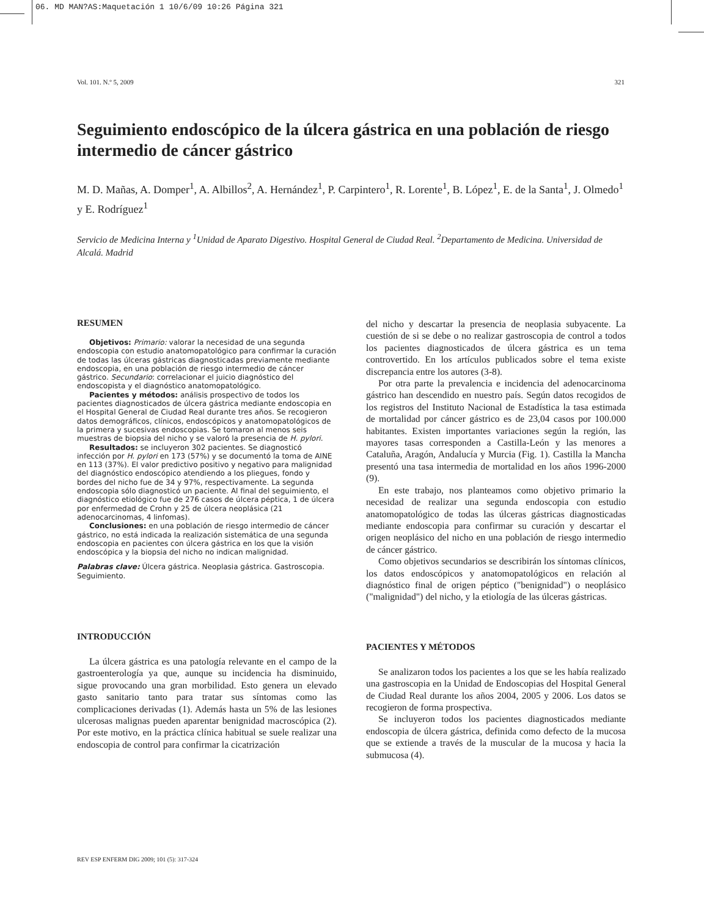06. MD MAN?AS:Maquetación 1 10/6/09 10:26 Página 321
Vol. 101. N.º 5, 2009 321
Seguimiento endoscópico de la úlcera gástrica en una población de riesgo intermedio de cáncer gástrico
M. D. Mañas, A. Domper<sup>1</sup>, A. Albillos<sup>2</sup>, A. Hernández<sup>1</sup>, P. Carpintero<sup>1</sup>, R. Lorente<sup>1</sup>, B. López<sup>1</sup>, E. de la Santa<sup>1</sup>, J. Olmedo<sup>1</sup> y E. Rodríguez<sup>1</sup>
Servicio de Medicina Interna y <sup>1</sup>Unidad de Aparato Digestivo. Hospital General de Ciudad Real. <sup>2</sup>Departamento de Medicina. Universidad de Alcalá. Madrid
RESUMEN
Objetivos: Primario: valorar la necesidad de una segunda endoscopia con estudio anatomopatológico para confirmar la curación de todas las úlceras gástricas diagnosticadas previamente mediante endoscopia, en una población de riesgo intermedio de cáncer gástrico. Secundario: correlacionar el juicio diagnóstico del endoscopista y el diagnóstico anatomopatológico.
Pacientes y métodos: análisis prospectivo de todos los pacientes diagnosticados de úlcera gástrica mediante endoscopia en el Hospital General de Ciudad Real durante tres años. Se recogieron datos demográficos, clínicos, endoscópicos y anatomopatológicos de la primera y sucesivas endoscopias. Se tomaron al menos seis muestras de biopsia del nicho y se valoró la presencia de H. pylori.
Resultados: se incluyeron 302 pacientes. Se diagnosticó infección por H. pylori en 173 (57%) y se documentó la toma de AINE en 113 (37%). El valor predictivo positivo y negativo para malignidad del diagnóstico endoscópico atendiendo a los pliegues, fondo y bordes del nicho fue de 34 y 97%, respectivamente. La segunda endoscopia sólo diagnosticó un paciente. Al final del seguimiento, el diagnóstico etiológico fue de 276 casos de úlcera péptica, 1 de úlcera por enfermedad de Crohn y 25 de úlcera neoplásica (21 adenocarcinomas, 4 linfomas).
Conclusiones: en una población de riesgo intermedio de cáncer gástrico, no está indicada la realización sistemática de una segunda endoscopia en pacientes con úlcera gástrica en los que la visión endoscópica y la biopsia del nicho no indican malignidad.
Palabras clave: Úlcera gástrica. Neoplasia gástrica. Gastroscopia. Seguimiento.
INTRODUCCIÓN
La úlcera gástrica es una patología relevante en el campo de la gastroenterología ya que, aunque su incidencia ha disminuido, sigue provocando una gran morbilidad. Esto genera un elevado gasto sanitario tanto para tratar sus síntomas como las complicaciones derivadas (1). Además hasta un 5% de las lesiones ulcerosas malignas pueden aparentar benignidad macroscópica (2). Por este motivo, en la práctica clínica habitual se suele realizar una endoscopia de control para confirmar la cicatrización
del nicho y descartar la presencia de neoplasia subyacente. La cuestión de si se debe o no realizar gastroscopia de control a todos los pacientes diagnosticados de úlcera gástrica es un tema controvertido. En los artículos publicados sobre el tema existe discrepancia entre los autores (3-8).
Por otra parte la prevalencia e incidencia del adenocarcinoma gástrico han descendido en nuestro país. Según datos recogidos de los registros del Instituto Nacional de Estadística la tasa estimada de mortalidad por cáncer gástrico es de 23,04 casos por 100.000 habitantes. Existen importantes variaciones según la región, las mayores tasas corresponden a Castilla-León y las menores a Cataluña, Aragón, Andalucía y Murcia (Fig. 1). Castilla la Mancha presentó una tasa intermedia de mortalidad en los años 1996-2000 (9).
En este trabajo, nos planteamos como objetivo primario la necesidad de realizar una segunda endoscopia con estudio anatomopatológico de todas las úlceras gástricas diagnosticadas mediante endoscopia para confirmar su curación y descartar el origen neoplásico del nicho en una población de riesgo intermedio de cáncer gástrico.
Como objetivos secundarios se describirán los síntomas clínicos, los datos endoscópicos y anatomopatológicos en relación al diagnóstico final de origen péptico ("benignidad") o neoplásico ("malignidad") del nicho, y la etiología de las úlceras gástricas.
PACIENTES Y MÉTODOS
Se analizaron todos los pacientes a los que se les había realizado una gastroscopia en la Unidad de Endoscopias del Hospital General de Ciudad Real durante los años 2004, 2005 y 2006. Los datos se recogieron de forma prospectiva.
Se incluyeron todos los pacientes diagnosticados mediante endoscopia de úlcera gástrica, definida como defecto de la mucosa que se extiende a través de la muscular de la mucosa y hacia la submucosa (4).
REV ESP ENFERM DIG 2009; 101 (5): 317-324